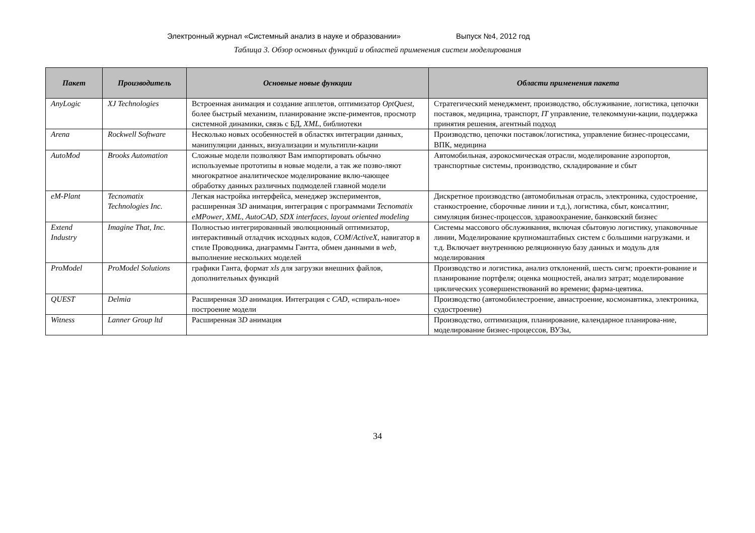Электронный журнал «Системный анализ в науке и образовании» Выпуск №4, 2012 год
Таблица 3. Обзор основных функций и областей применения систем моделирования
| Пакет | Производитель | Основные новые функции | Области применения пакета |
| --- | --- | --- | --- |
| AnyLogic | XJ Technologies | Встроенная анимация и создание апплетов, оптимизатор OptQuest , более быстрый механизм, планирование экспе-риментов, просмотр системной динамики, связь с БД, XML , библиотеки | Стратегический менеджмент, производство, обслуживание, логистика, цепочки поставок, медицина, транспорт, IT управление, телекоммуни-кации, поддержка принятия решения, агентный подход |
| Arena | Rockwell Software | Несколько новых особенностей в областях интеграции данных, манипуляции данных, визуализации и мультипли-кации | Производство, цепочки поставок/логистика, управление бизнес-процессами, ВПК, медицина |
| AutoMod | Brooks Automation | Сложные модели позволяют Вам импортировать обычно используемые прототипы в новые модели, а так же позво-ляют многократное аналитическое моделирование вклю-чающее обработку данных различных подмоделей главной модели | Автомобильная, аэрокосмическая отрасли, моделирование аэропортов, транспортные системы, производство, складирование и сбыт |
| eM-Plant | Tecnomatix Technologies Inc. | Легкая настройка интерфейса, менеджер экспериментов, расширенная 3 D анимация, интеграция с программами Tecnomatix eMPower , XML , AutoCAD , SDX interfaces , layout oriented modeling | Дискретное производство (автомобильная отрасль, электроника, судостроение, станкостроение, сборочные линии и т.д.), логистика, сбыт, консалтинг, симуляция бизнес-процессов, здравоохранение, банковский бизнес |
| Extend Industry | Imagine That, Inc. | Полностью интегрированный эволюционный оптимизатор, интерактивный отладчик исходных кодов, COM / ActiveX , навигатор в стиле Проводника, диаграммы Гантта, обмен данными в web , выполнение нескольких моделей | Системы массового обслуживания, включая сбытовую логистику, упаковочные линии, Моделирование крупномаштабных систем с большими нагрузками. и т.д. Включает внутреннюю реляционную базу данных и модуль для моделирования |
| ProModel | ProModel Solutions | графики Ганта, формат xls для загрузки внешних файлов, дополнительных функций | Производство и логистика, анализ отклонений, шесть сигм; проекти-рование и планирование портфеля; оценка мощностей, анализ затрат; моделирование циклических усовершенствований во времени; фарма-цевтика. |
| QUEST | Delmia | Расширенная 3 D анимация. Интеграция с CAD , «спираль-ное» построение модели | Производство (автомобилестроение, авиастроение, космонавтика, электроника, судостроение) |
| Witness | Lanner Group ltd | Расширенная 3 D анимация | Производство, оптимизация, планирование, календарное планирова-ние, моделирование бизнес-процессов, ВУЗы, |
34